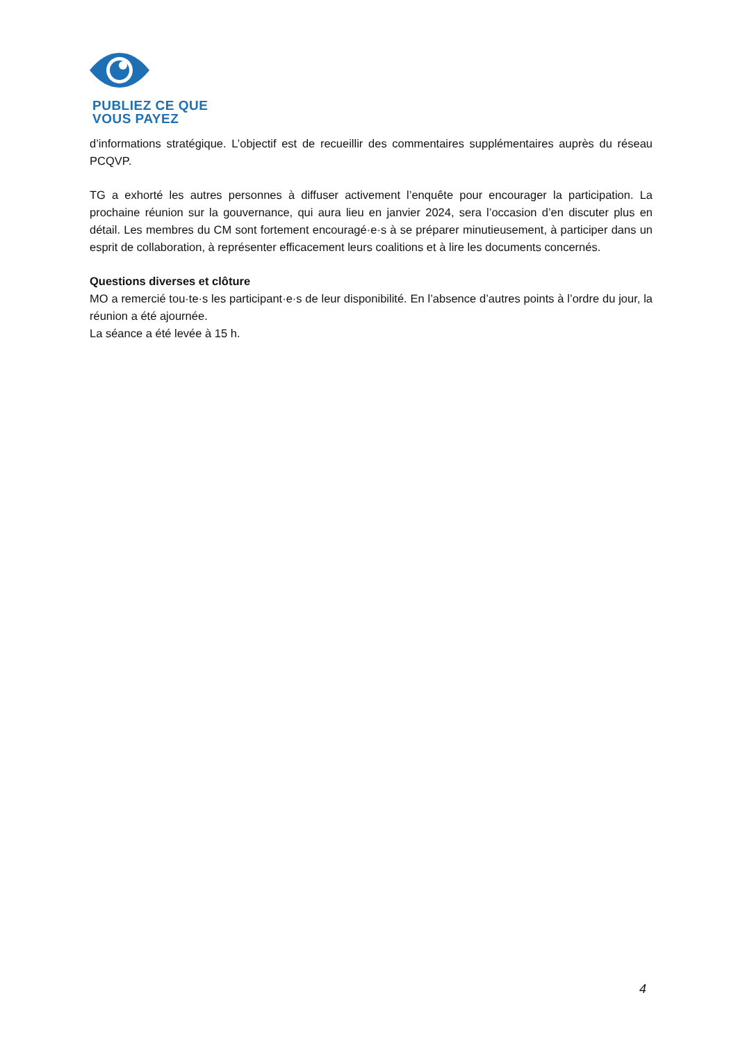PUBLIEZ CE QUE
VOUS PAYEZ
d’informations stratégique. L’objectif est de recueillir des commentaires supplémentaires auprès du réseau PCQVP.
TG a exhorté les autres personnes à diffuser activement l’enquête pour encourager la participation. La prochaine réunion sur la gouvernance, qui aura lieu en janvier 2024, sera l’occasion d’en discuter plus en détail. Les membres du CM sont fortement encouragé·e·s à se préparer minutieusement, à participer dans un esprit de collaboration, à représenter efficacement leurs coalitions et à lire les documents concernés.
Questions diverses et clôture
MO a remercié tou·te·s les participant·e·s de leur disponibilité. En l’absence d’autres points à l’ordre du jour, la réunion a été ajournée.
La séance a été levée à 15 h.
4